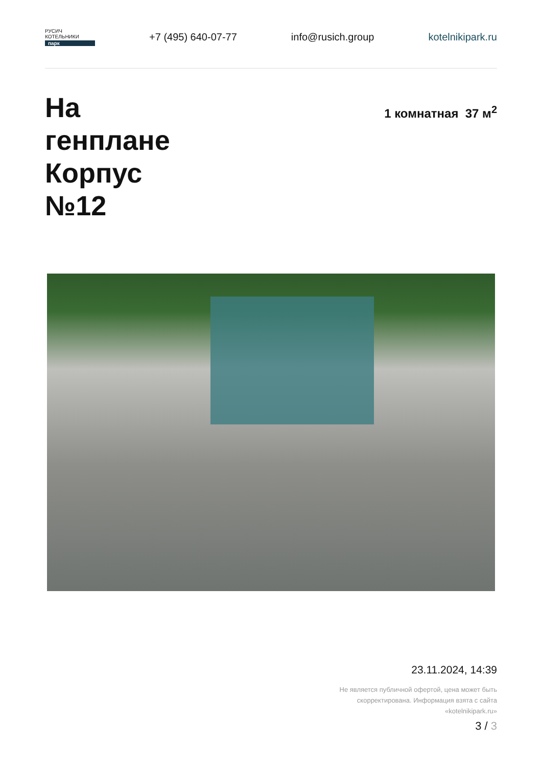РУСИЧ
КОТЕЛЬНИКИ
парк
+7 (495) 640-07-77 info@rusich.group kotelnikipark.ru
На
генплане
Корпус
№12
1 комнатная 37 м<sup>2</sup>
23.11.2024, 14:39
Не является публичной офертой, цена может быть скорректирована. Информация взята с сайта «kotelnikipark.ru»
3 / 3